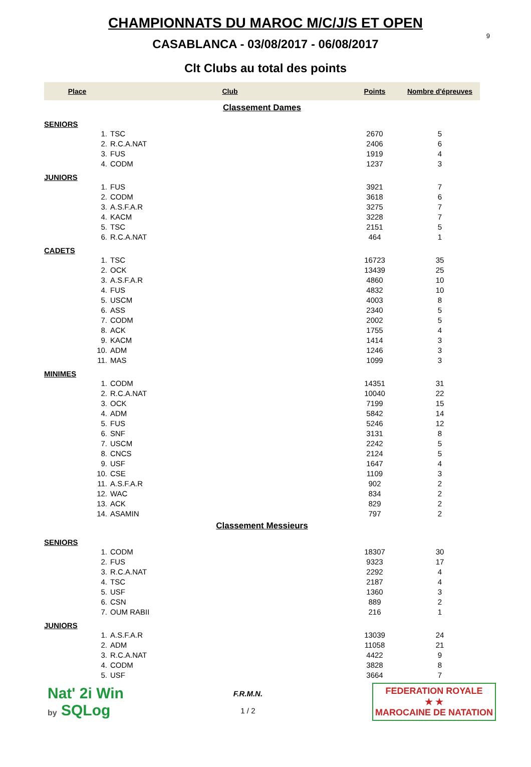9
CHAMPIONNATS DU MAROC M/C/J/S ET OPEN
CASABLANCA - 03/08/2017 - 06/08/2017
Clt Clubs au total des points
| Place | Club | Points | Nombre d'épreuves |
| --- | --- | --- | --- |
| Classement Dames | | | |
| SENIORS | | | |
| 1. | TSC | 2670 | 5 |
| 2. | R.C.A.NAT | 2406 | 6 |
| 3. | FUS | 1919 | 4 |
| 4. | CODM | 1237 | 3 |
| JUNIORS | | | |
| 1. | FUS | 3921 | 7 |
| 2. | CODM | 3618 | 6 |
| 3. | A.S.F.A.R | 3275 | 7 |
| 4. | KACM | 3228 | 7 |
| 5. | TSC | 2151 | 5 |
| 6. | R.C.A.NAT | 464 | 1 |
| CADETS | | | |
| 1. | TSC | 16723 | 35 |
| 2. | OCK | 13439 | 25 |
| 3. | A.S.F.A.R | 4860 | 10 |
| 4. | FUS | 4832 | 10 |
| 5. | USCM | 4003 | 8 |
| 6. | ASS | 2340 | 5 |
| 7. | CODM | 2002 | 5 |
| 8. | ACK | 1755 | 4 |
| 9. | KACM | 1414 | 3 |
| 10. | ADM | 1246 | 3 |
| 11. | MAS | 1099 | 3 |
| MINIMES | | | |
| 1. | CODM | 14351 | 31 |
| 2. | R.C.A.NAT | 10040 | 22 |
| 3. | OCK | 7199 | 15 |
| 4. | ADM | 5842 | 14 |
| 5. | FUS | 5246 | 12 |
| 6. | SNF | 3131 | 8 |
| 7. | USCM | 2242 | 5 |
| 8. | CNCS | 2124 | 5 |
| 9. | USF | 1647 | 4 |
| 10. | CSE | 1109 | 3 |
| 11. | A.S.F.A.R | 902 | 2 |
| 12. | WAC | 834 | 2 |
| 13. | ACK | 829 | 2 |
| 14. | ASAMIN | 797 | 2 |
| Classement Messieurs | | | |
| SENIORS | | | |
| 1. | CODM | 18307 | 30 |
| 2. | FUS | 9323 | 17 |
| 3. | R.C.A.NAT | 2292 | 4 |
| 4. | TSC | 2187 | 4 |
| 5. | USF | 1360 | 3 |
| 6. | CSN | 889 | 2 |
| 7. | OUM RABII | 216 | 1 |
| JUNIORS | | | |
| 1. | A.S.F.A.R | 13039 | 24 |
| 2. | ADM | 11058 | 21 |
| 3. | R.C.A.NAT | 4422 | 9 |
| 4. | CODM | 3828 | 8 |
| 5. | USF | 3664 | 7 |
Nat' 2i Win
by SQLog
F.R.M.N.
1 / 2
FEDERATION ROYALE
★ ★
MAROCAINE DE NATATION